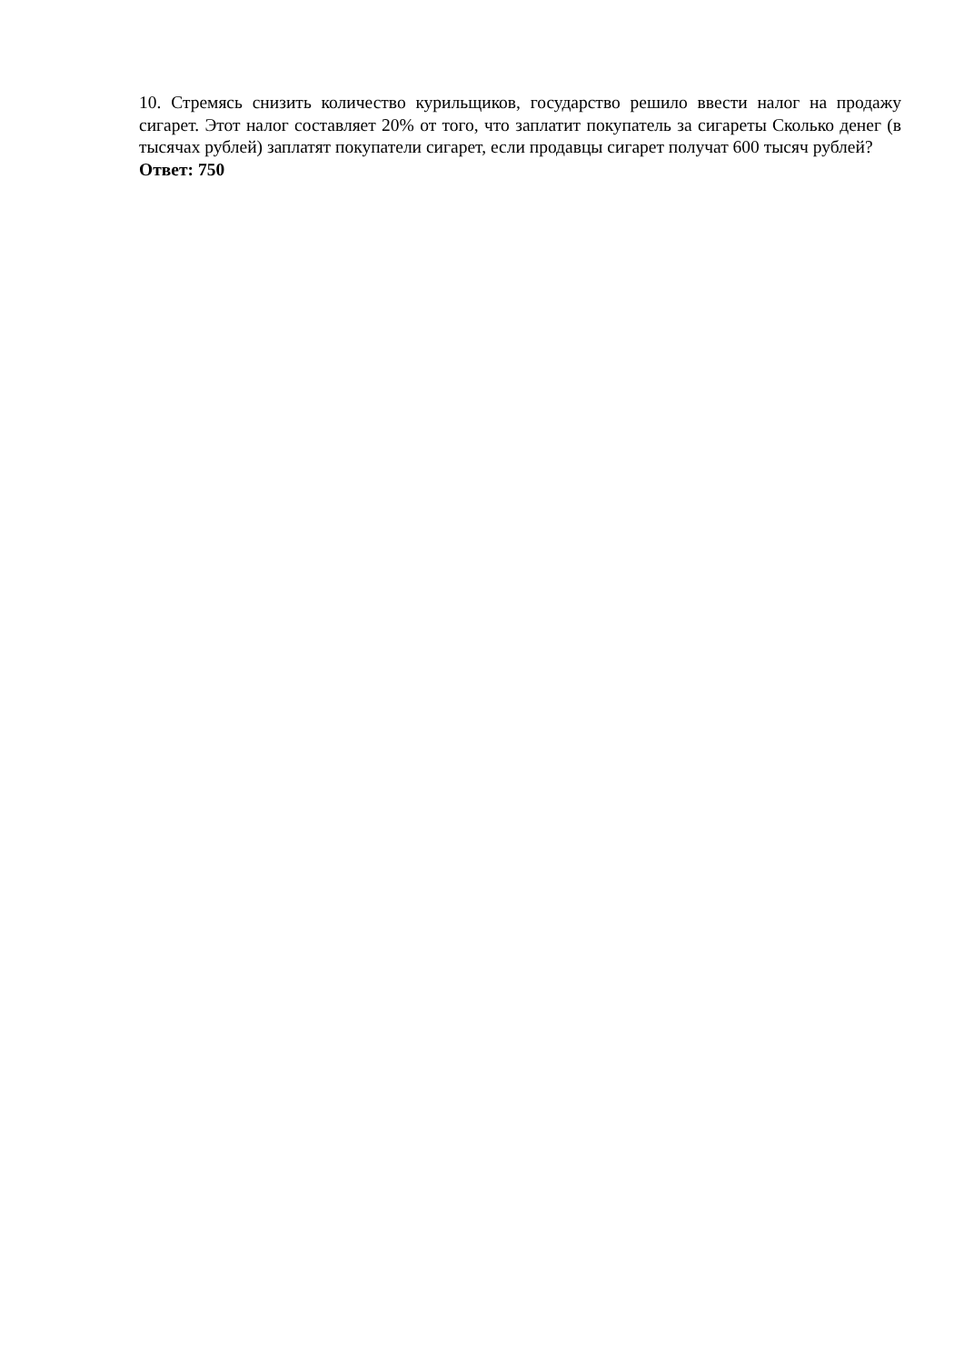10. Стремясь снизить количество курильщиков, государство решило ввести налог на продажу сигарет. Этот налог составляет 20% от того, что заплатит покупатель за сигареты Сколько денег (в тысячах рублей) заплатят покупатели сигарет, если продавцы сигарет получат 600 тысяч рублей?
Ответ: 750